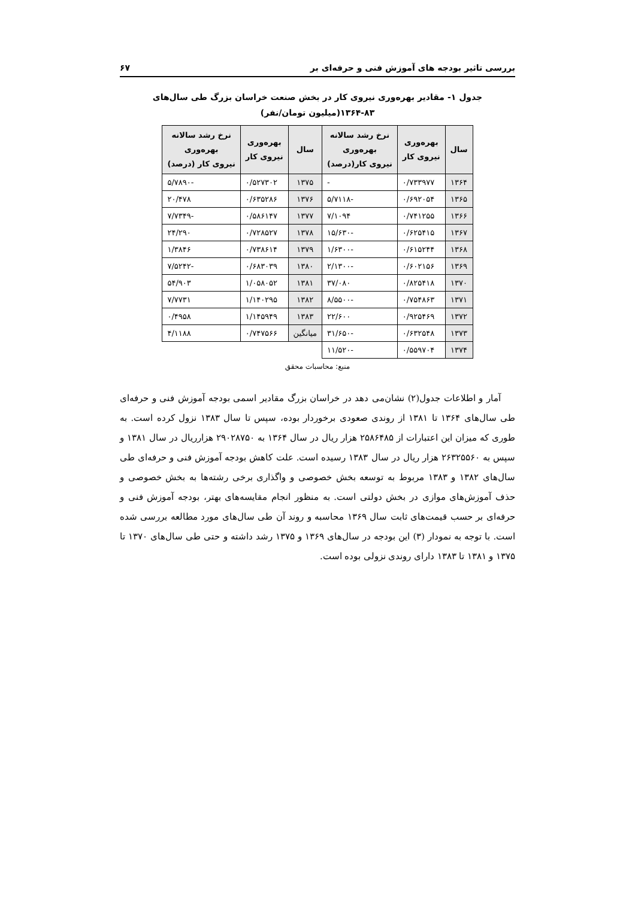بررسی تاثیر بودجه های آموزش فنی و حرفه‌ای بر ۶۷
جدول ۱- مقادیر بهره‌وری نیروی کار در بخش صنعت خراسان بزرگ طی سال‌های ۸۳-۱۳۶۴(میلیون تومان/نفر)
| سال | بهره‌وری نیروی کار | نرخ رشد سالانه بهره‌وری نیروی کار(درصد) | سال | بهره‌وری نیروی کار | نرخ رشد سالانه بهره‌وری نیروی کار (درصد) |
| --- | --- | --- | --- | --- | --- |
| ۱۳۶۴ | ۰/۷۳۳۹۷۷ | - | ۱۳۷۵ | ۰/۵۲۷۳۰۲ | -۵/۷۸۹۰ |
| ۱۳۶۵ | ۰/۶۹۲۰۵۴ | -۵/۷۱۱۸ | ۱۳۷۶ | ۰/۶۳۵۲۸۶ | ۲۰/۴۷۸ |
| ۱۳۶۶ | ۰/۷۴۱۲۵۵ | ۷/۱۰۹۴ | ۱۳۷۷ | ۰/۵۸۶۱۴۷ | -۷/۷۳۴۹ |
| ۱۳۶۷ | ۰/۶۲۵۴۱۵ | -۱۵/۶۳۰ | ۱۳۷۸ | ۰/۷۲۸۵۲۷ | ۲۴/۲۹۰ |
| ۱۳۶۸ | ۰/۶۱۵۲۴۴ | -۱/۶۳۰۰ | ۱۳۷۹ | ۰/۷۳۸۶۱۴ | ۱/۳۸۴۶ |
| ۱۳۶۹ | ۰/۶۰۲۱۵۶ | -۲/۱۳۰۰ | ۱۳۸۰ | ۰/۶۸۳۰۳۹ | -۷/۵۲۴۲ |
| ۱۳۷۰ | ۰/۸۲۵۴۱۸ | ۳۷/۰۸۰ | ۱۳۸۱ | ۱/۰۵۸۰۵۲ | ۵۴/۹۰۳ |
| ۱۳۷۱ | ۰/۷۵۴۸۶۳ | -۸/۵۵۰۰ | ۱۳۸۲ | ۱/۱۴۰۲۹۵ | ۷/۷۷۳۱ |
| ۱۳۷۲ | ۰/۹۲۵۴۶۹ | ۲۲/۶۰۰ | ۱۳۸۳ | ۱/۱۴۵۹۴۹ | ۰/۴۹۵۸ |
| ۱۳۷۳ | ۰/۶۳۲۵۴۸ | -۳۱/۶۵۰ | میانگین | ۰/۷۴۷۵۶۶ | ۴/۱۱۸۸ |
| ۱۳۷۴ | ۰/۵۵۹۷۰۴ | -۱۱/۵۲۰ | | | |
منبع: محاسبات محقق
آمار و اطلاعات جدول(۲) نشان‌می دهد در خراسان بزرگ مقادیر اسمی بودجه آموزش فنی و حرفه‌ای طی سال‌های ۱۳۶۴ تا ۱۳۸۱ از روندی صعودی برخوردار بوده، سپس تا سال ۱۳۸۳ نزول کرده است. به طوری که میزان این اعتبارات از ۲۵۸۶۴۸۵ هزار ریال در سال ۱۳۶۴ به ۲۹۰۲۸۷۵۰ هزارریال در سال ۱۳۸۱ و سپس به ۲۶۳۲۵۵۶۰ هزار ریال در سال ۱۳۸۳ رسیده است. علت کاهش بودجه آموزش فنی و حرفه‌ای طی سال‌های ۱۳۸۲ و ۱۳۸۳ مربوط به توسعه بخش خصوصی و واگذاری برخی رشته‌ها به بخش خصوصی و حذف آموزش‌های موازی در بخش دولتی است. به منظور انجام مقایسه‌های بهتر، بودجه آموزش فنی و حرفه‌ای بر حسب قیمت‌های ثابت سال ۱۳۶۹ محاسبه و روند آن طی سال‌های مورد مطالعه بررسی شده است. با توجه به نمودار (۳) این بودجه در سال‌های ۱۳۶۹ و ۱۳۷۵ رشد داشته و حتی طی سال‌های ۱۳۷۰ تا ۱۳۷۵ و ۱۳۸۱ تا ۱۳۸۳ دارای روندی نزولی بوده است.